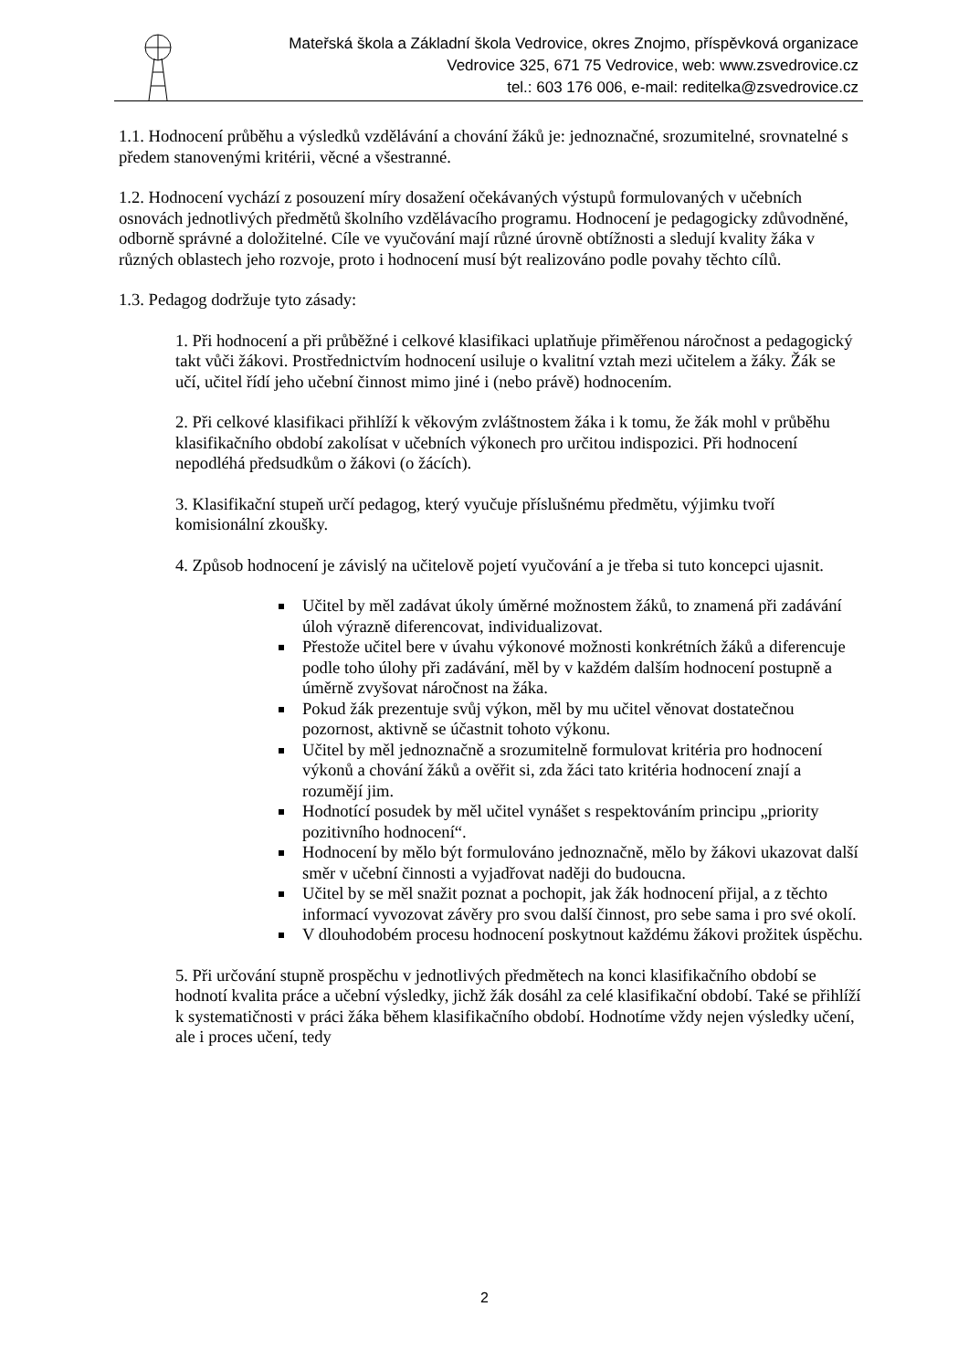Mateřská škola a Základní škola Vedrovice, okres Znojmo, příspěvková organizace
Vedrovice 325, 671 75 Vedrovice, web: www.zsvedrovice.cz
tel.: 603 176 006, e-mail: reditelka@zsvedrovice.cz
1.1. Hodnocení průběhu a výsledků vzdělávání a chování žáků je: jednoznačné, srozumitelné, srovnatelné s předem stanovenými kritérii, věcné a všestranné.
1.2. Hodnocení vychází z posouzení míry dosažení očekávaných výstupů formulovaných v učebních osnovách jednotlivých předmětů školního vzdělávacího programu. Hodnocení je pedagogicky zdůvodněné, odborně správné a doložitelné. Cíle ve vyučování mají různé úrovně obtížnosti a sledují kvality žáka v různých oblastech jeho rozvoje, proto i hodnocení musí být realizováno podle povahy těchto cílů.
1.3. Pedagog dodržuje tyto zásady:
1. Při hodnocení a při průběžné i celkové klasifikaci uplatňuje přiměřenou náročnost a pedagogický takt vůči žákovi. Prostřednictvím hodnocení usiluje o kvalitní vztah mezi učitelem a žáky. Žák se učí, učitel řídí jeho učební činnost mimo jiné i (nebo právě) hodnocením.
2. Při celkové klasifikaci přihlíží k věkovým zvláštnostem žáka i k tomu, že žák mohl v průběhu klasifikačního období zakolísat v učebních výkonech pro určitou indispozici. Při hodnocení nepodléhá předsudkům o žákovi (o žácích).
3. Klasifikační stupeň určí pedagog, který vyučuje příslušnému předmětu, výjimku tvoří komisionální zkoušky.
4. Způsob hodnocení je závislý na učitelově pojetí vyučování a je třeba si tuto koncepci ujasnit.
Učitel by měl zadávat úkoly úměrné možnostem žáků, to znamená při zadávání úloh výrazně diferencovat, individualizovat.
Přestože učitel bere v úvahu výkonové možnosti konkrétních žáků a diferencuje podle toho úlohy při zadávání, měl by v každém dalším hodnocení postupně a úměrně zvyšovat náročnost na žáka.
Pokud žák prezentuje svůj výkon, měl by mu učitel věnovat dostatečnou pozornost, aktivně se účastnit tohoto výkonu.
Učitel by měl jednoznačně a srozumitelně formulovat kritéria pro hodnocení výkonů a chování žáků a ověřit si, zda žáci tato kritéria hodnocení znají a rozumějí jim.
Hodnotící posudek by měl učitel vynášet s respektováním principu „priority pozitivního hodnocení“.
Hodnocení by mělo být formulováno jednoznačně, mělo by žákovi ukazovat další směr v učební činnosti a vyjadřovat naději do budoucna.
Učitel by se měl snažit poznat a pochopit, jak žák hodnocení přijal, a z těchto informací vyvozovat závěry pro svou další činnost, pro sebe sama i pro své okolí.
V dlouhodobém procesu hodnocení poskytnout každému žákovi prožitek úspěchu.
5. Při určování stupně prospěchu v jednotlivých předmětech na konci klasifikačního období se hodnotí kvalita práce a učební výsledky, jichž žák dosáhl za celé klasifikační období. Také se přihlíží k systematičnosti v práci žáka během klasifikačního období. Hodnotíme vždy nejen výsledky učení, ale i proces učení, tedy
2